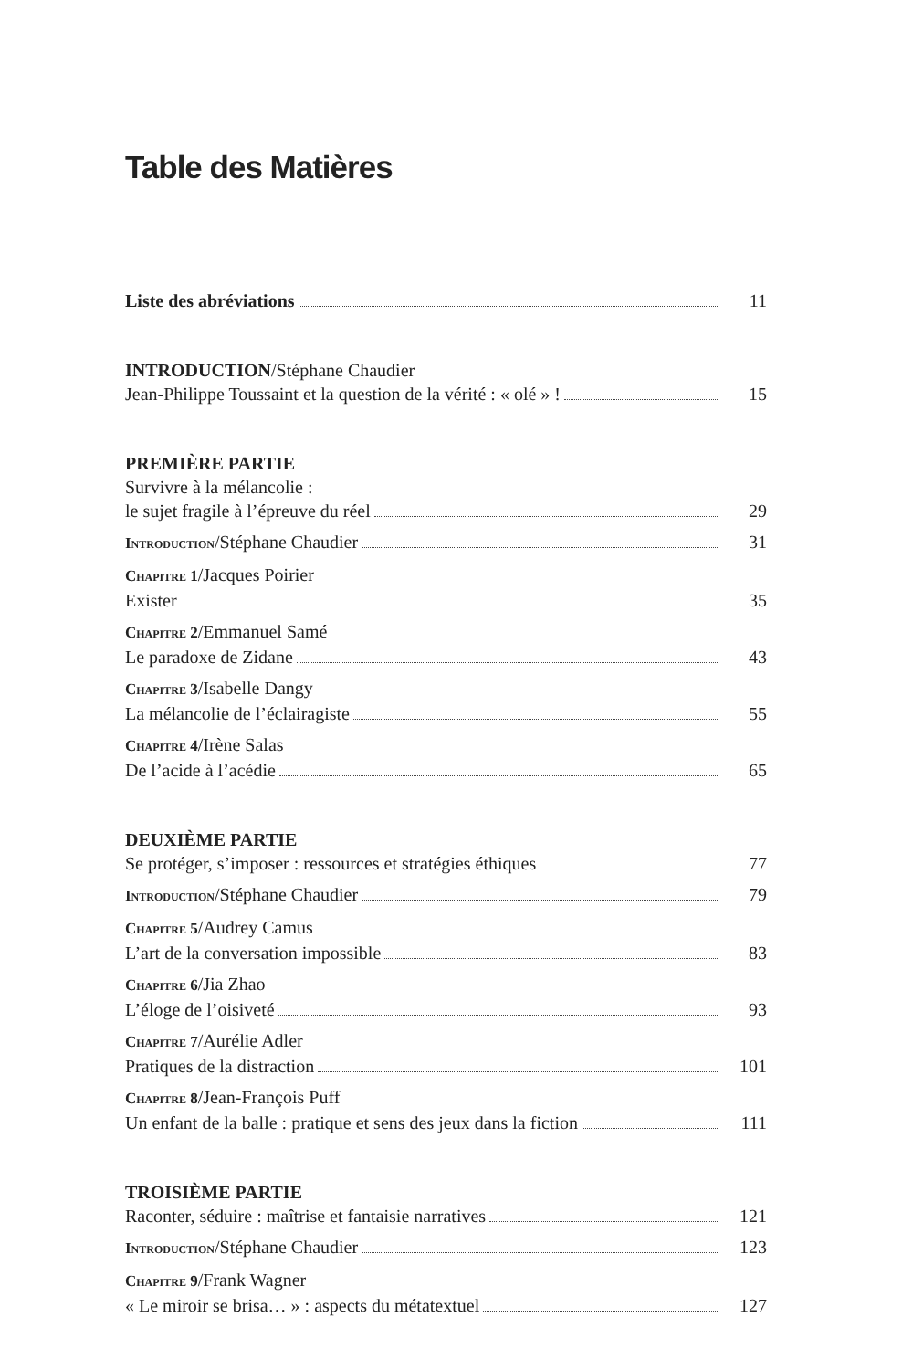Table des Matières
Liste des abréviations 11
INTRODUCTION/Stéphane Chaudier
Jean-Philippe Toussaint et la question de la vérité : « olé » ! 15
PREMIÈRE PARTIE
Survivre à la mélancolie :
le sujet fragile à l’épreuve du réel 29
Introduction/Stéphane Chaudier 31
Chapitre 1/Jacques Poirier
Exister 35
Chapitre 2/Emmanuel Samé
Le paradoxe de Zidane 43
Chapitre 3/Isabelle Dangy
La mélancolie de l’éclairagiste 55
Chapitre 4/Irène Salas
De l’acide à l’acédie 65
DEUXIÈME PARTIE
Se protéger, s’imposer : ressources et stratégies éthiques 77
Introduction/Stéphane Chaudier 79
Chapitre 5/Audrey Camus
L’art de la conversation impossible 83
Chapitre 6/Jia Zhao
L’éloge de l’oisiveté 93
Chapitre 7/Aurélie Adler
Pratiques de la distraction 101
Chapitre 8/Jean-François Puff
Un enfant de la balle : pratique et sens des jeux dans la fiction 111
TROISIÈME PARTIE
Raconter, séduire : maîtrise et fantaisie narratives 121
Introduction/Stéphane Chaudier 123
Chapitre 9/Frank Wagner
« Le miroir se brisa… » : aspects du métatextuel 127